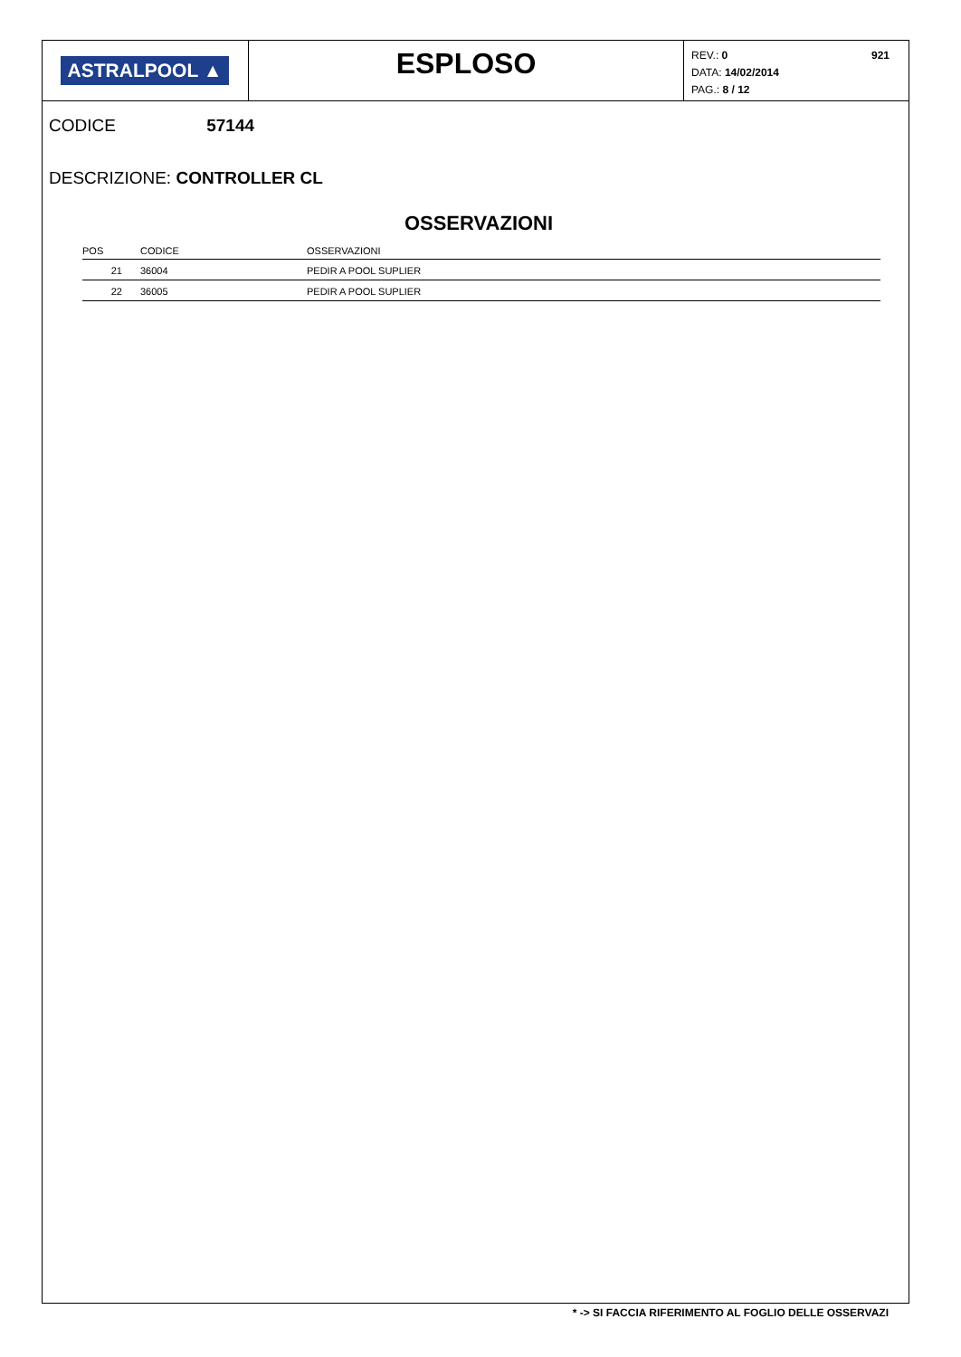ASTRALPOOL ▲
ESPLOSO
REV.: 0
DATA: 14/02/2014
PAG.: 8 / 12
921
CODICE 57144
DESCRIZIONE: CONTROLLER CL
OSSERVAZIONI
| POS | CODICE | OSSERVAZIONI |
| --- | --- | --- |
| 21 | 36004 | PEDIR A POOL SUPLIER |
| 22 | 36005 | PEDIR A POOL SUPLIER |
* -> SI FACCIA RIFERIMENTO AL FOGLIO DELLE OSSERVAZI